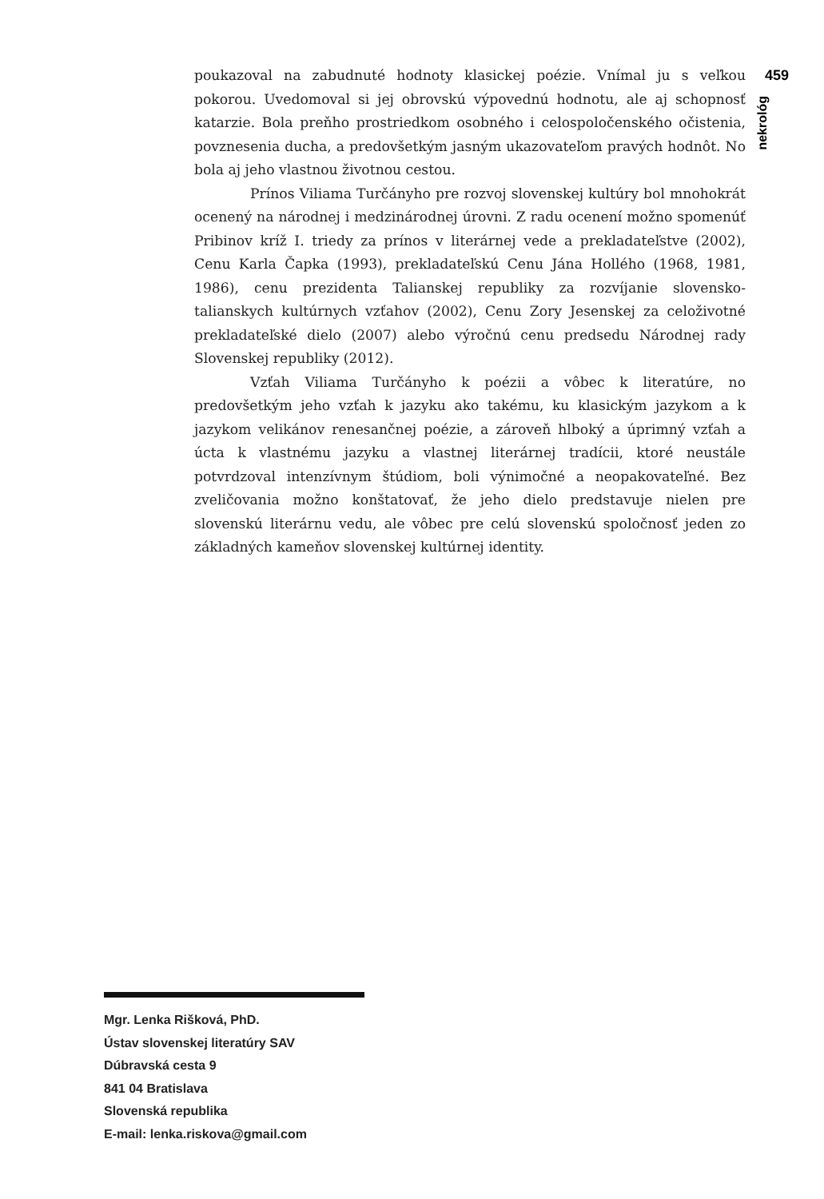poukazoval na zabudnuté hodnoty klasickej poézie. Vnímal ju s veľkou pokorou. Uvedomoval si jej obrovskú výpovednú hodnotu, ale aj schopnosť katarzie. Bola preňho prostriedkom osobného i celospoločenského očistenia, povznesenia ducha, a predovšetkým jasným ukazovateľom pravých hodnôt. No bola aj jeho vlastnou životnou cestou.
Prínos Viliama Turčányho pre rozvoj slovenskej kultúry bol mnohokrát ocenený na národnej i medzinárodnej úrovni. Z radu ocenení možno spomenúť Pribinov kríž I. triedy za prínos v literárnej vede a prekladateľstve (2002), Cenu Karla Čapka (1993), prekladateľskú Cenu Jána Hollého (1968, 1981, 1986), cenu prezidenta Talianskej republiky za rozvíjanie slovensko-talianskych kultúrnych vzťahov (2002), Cenu Zory Jesenskej za celoživotné prekladateľské dielo (2007) alebo výročnú cenu predsedu Národnej rady Slovenskej republiky (2012).
Vzťah Viliama Turčányho k poézii a vôbec k literatúre, no predovšetkým jeho vzťah k jazyku ako takému, ku klasickým jazykom a k jazykom velikánov renesančnej poézie, a zároveň hlboký a úprimný vzťah a úcta k vlastnému jazyku a vlastnej literárnej tradícii, ktoré neustále potvrdzoval intenzívnym štúdiom, boli výnimočné a neopakovateľné. Bez zveličovania možno konštatovať, že jeho dielo predstavuje nielen pre slovenskú literárnu vedu, ale vôbec pre celú slovenskú spoločnosť jeden zo základných kameňov slovenskej kultúrnej identity.
459
nekrológ
Mgr. Lenka Rišková, PhD.
Ústav slovenskej literatúry SAV
Dúbravská cesta 9
841 04 Bratislava
Slovenská republika
E-mail: lenka.riskova@gmail.com